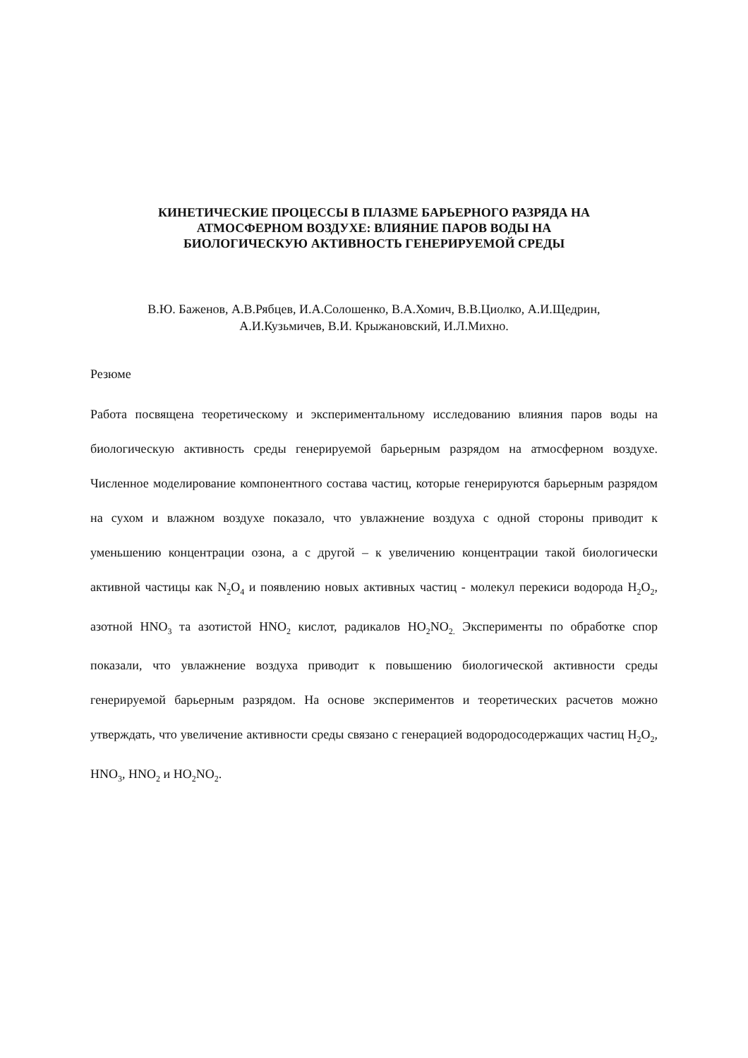КИНЕТИЧЕСКИЕ ПРОЦЕССЫ В ПЛАЗМЕ БАРЬЕРНОГО РАЗРЯДА НА
АТМОСФЕРНОМ ВОЗДУХЕ: ВЛИЯНИЕ ПАРОВ ВОДЫ НА
БИОЛОГИЧЕСКУЮ АКТИВНОСТЬ ГЕНЕРИРУЕМОЙ СРЕДЫ
В.Ю. Баженов, А.В.Рябцев, И.А.Солошенко, В.А.Хомич, В.В.Циолко, А.И.Щедрин,
А.И.Кузьмичев, В.И. Крыжановский, И.Л.Михно.
Резюме
Работа посвящена теоретическому и экспериментальному исследованию влияния паров воды на биологическую активность среды генерируемой барьерным разрядом на атмосферном воздухе. Численное моделирование компонентного состава частиц, которые генерируются барьерным разрядом на сухом и влажном воздухе показало, что увлажнение воздуха с одной стороны приводит к уменьшению концентрации озона, а с другой – к увеличению концентрации такой биологически активной частицы как N<sub>2</sub>O<sub>4</sub> и появлению новых активных частиц - молекул перекиси водорода H<sub>2</sub>O<sub>2</sub>, азотной HNO<sub>3</sub> та азотистой HNO<sub>2</sub> кислот, радикалов HO<sub>2</sub>NO<sub>2.</sub> Эксперименты по обработке спор показали, что увлажнение воздуха приводит к повышению биологической активности среды генерируемой барьерным разрядом. На основе экспериментов и теоретических расчетов можно утверждать, что увеличение активности среды связано с генерацией водородосодержащих частиц H<sub>2</sub>O<sub>2</sub>, HNO<sub>3</sub>, HNO<sub>2</sub> и HO<sub>2</sub>NO<sub>2</sub>.